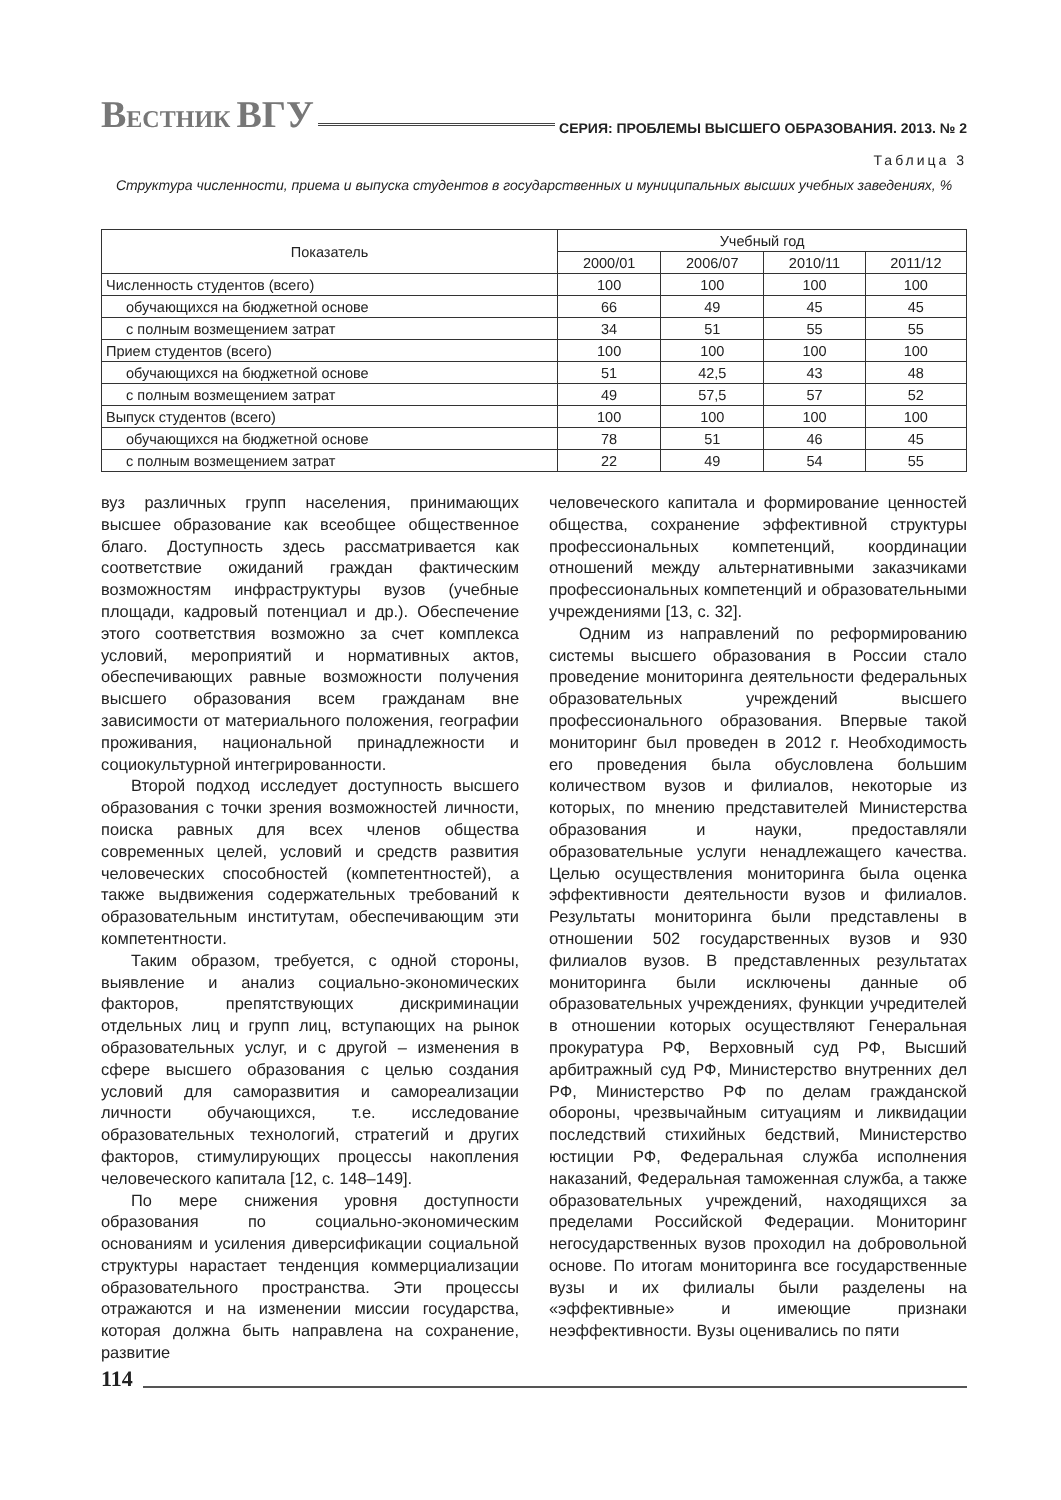ВЕСТНИК ВГУ СЕРИЯ: ПРОБЛЕМЫ ВЫСШЕГО ОБРАЗОВАНИЯ. 2013. № 2
Таблица 3
Структура численности, приема и выпуска студентов в государственных и муниципальных высших учебных заведениях, %
| Показатель | Учебный год | | | |
| --- | --- | --- | --- | --- |
| | 2000/01 | 2006/07 | 2010/11 | 2011/12 |
| Численность студентов (всего) | 100 | 100 | 100 | 100 |
| обучающихся на бюджетной основе | 66 | 49 | 45 | 45 |
| с полным возмещением затрат | 34 | 51 | 55 | 55 |
| Прием студентов (всего) | 100 | 100 | 100 | 100 |
| обучающихся на бюджетной основе | 51 | 42,5 | 43 | 48 |
| с полным возмещением затрат | 49 | 57,5 | 57 | 52 |
| Выпуск студентов (всего) | 100 | 100 | 100 | 100 |
| обучающихся на бюджетной основе | 78 | 51 | 46 | 45 |
| с полным возмещением затрат | 22 | 49 | 54 | 55 |
вуз различных групп населения, принимающих высшее образование как всеобщее общественное благо. Доступность здесь рассматривается как соответствие ожиданий граждан фактическим возможностям инфраструктуры вузов (учебные площади, кадровый потенциал и др.). Обеспечение этого соответствия возможно за счет комплекса условий, мероприятий и нормативных актов, обеспечивающих равные возможности получения высшего образования всем гражданам вне зависимости от материального положения, географии проживания, национальной принадлежности и социокультурной интегрированности.
Второй подход исследует доступность высшего образования с точки зрения возможностей личности, поиска равных для всех членов общества современных целей, условий и средств развития человеческих способностей (компетентностей), а также выдвижения содержательных требований к образовательным институтам, обеспечивающим эти компетентности.
Таким образом, требуется, с одной стороны, выявление и анализ социально-экономических факторов, препятствующих дискриминации отдельных лиц и групп лиц, вступающих на рынок образовательных услуг, и с другой – изменения в сфере высшего образования с целью создания условий для саморазвития и самореализации личности обучающихся, т.е. исследование образовательных технологий, стратегий и других факторов, стимулирующих процессы накопления человеческого капитала [12, с. 148–149].
По мере снижения уровня доступности образования по социально-экономическим основаниям и усиления диверсификации социальной структуры нарастает тенденция коммерциализации образовательного пространства. Эти процессы отражаются и на изменении миссии государства, которая должна быть направлена на сохранение, развитие
человеческого капитала и формирование ценностей общества, сохранение эффективной структуры профессиональных компетенций, координации отношений между альтернативными заказчиками профессиональных компетенций и образовательными учреждениями [13, с. 32].
Одним из направлений по реформированию системы высшего образования в России стало проведение мониторинга деятельности федеральных образовательных учреждений высшего профессионального образования. Впервые такой мониторинг был проведен в 2012 г. Необходимость его проведения была обусловлена большим количеством вузов и филиалов, некоторые из которых, по мнению представителей Министерства образования и науки, предоставляли образовательные услуги ненадлежащего качества. Целью осуществления мониторинга была оценка эффективности деятельности вузов и филиалов. Результаты мониторинга были представлены в отношении 502 государственных вузов и 930 филиалов вузов. В представленных результатах мониторинга были исключены данные об образовательных учреждениях, функции учредителей в отношении которых осуществляют Генеральная прокуратура РФ, Верховный суд РФ, Высший арбитражный суд РФ, Министерство внутренних дел РФ, Министерство РФ по делам гражданской обороны, чрезвычайным ситуациям и ликвидации последствий стихийных бедствий, Министерство юстиции РФ, Федеральная служба исполнения наказаний, Федеральная таможенная служба, а также образовательных учреждений, находящихся за пределами Российской Федерации. Мониторинг негосударственных вузов проходил на добровольной основе. По итогам мониторинга все государственные вузы и их филиалы были разделены на «эффективные» и имеющие признаки неэффективности. Вузы оценивались по пяти
114